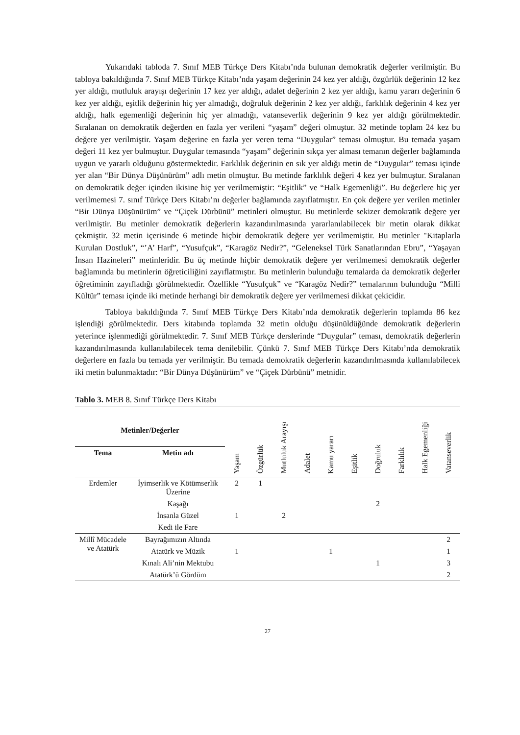Yukarıdaki tabloda 7. Sınıf MEB Türkçe Ders Kitabı’nda bulunan demokratik değerler verilmiştir. Bu tabloya bakıldığında 7. Sınıf MEB Türkçe Kitabı’nda yaşam değerinin 24 kez yer aldığı, özgürlük değerinin 12 kez yer aldığı, mutluluk arayışı değerinin 17 kez yer aldığı, adalet değerinin 2 kez yer aldığı, kamu yararı değerinin 6 kez yer aldığı, eşitlik değerinin hiç yer almadığı, doğruluk değerinin 2 kez yer aldığı, farklılık değerinin 4 kez yer aldığı, halk egemenliği değerinin hiç yer almadığı, vatanseverlik değerinin 9 kez yer aldığı görülmektedir. Sıralanan on demokratik değerden en fazla yer verileni “yaşam” değeri olmuştur. 32 metinde toplam 24 kez bu değere yer verilmiştir. Yaşam değerine en fazla yer veren tema “Duygular” teması olmuştur. Bu temada yaşam değeri 11 kez yer bulmuştur. Duygular temasında “yaşam” değerinin sıkça yer alması temanın değerler bağlamında uygun ve yararlı olduğunu göstermektedir. Farklılık değerinin en sık yer aldığı metin de “Duygular” teması içinde yer alan “Bir Dünya Düşünürüm” adlı metin olmuştur. Bu metinde farklılık değeri 4 kez yer bulmuştur. Sıralanan on demokratik değer içinden ikisine hiç yer verilmemiştir: “Eşitlik” ve “Halk Egemenliği”. Bu değerlere hiç yer verilmemesi 7. sınıf Türkçe Ders Kitabı’nı değerler bağlamında zayıflatmıştır. En çok değere yer verilen metinler “Bir Dünya Düşünürüm” ve “Çiçek Dürbünü” metinleri olmuştur. Bu metinlerde sekizer demokratik değere yer verilmiştir. Bu metinler demokratik değerlerin kazandırılmasında yararlanılabilecek bir metin olarak dikkat çekmiştir. 32 metin içerisinde 6 metinde hiçbir demokratik değere yer verilmemiştir. Bu metinler "Kitaplarla Kurulan Dostluk”, “’A’ Harf”, “Yusufçuk”, “Karagöz Nedir?”, “Geleneksel Türk Sanatlarından Ebru”, “Yaşayan İnsan Hazineleri” metinleridir. Bu üç metinde hiçbir demokratik değere yer verilmemesi demokratik değerler bağlamında bu metinlerin öğreticiliğini zayıflatmıştır. Bu metinlerin bulunduğu temalarda da demokratik değerler öğretiminin zayıfladığı görülmektedir. Özellikle “Yusufçuk” ve “Karagöz Nedir?” temalarının bulunduğu “Milli Kültür” teması içinde iki metinde herhangi bir demokratik değere yer verilmemesi dikkat çekicidir.
Tabloya bakıldığında 7. Sınıf MEB Türkçe Ders Kitabı’nda demokratik değerlerin toplamda 86 kez işlendiği görülmektedir. Ders kitabında toplamda 32 metin olduğu düşünüldüğünde demokratik değerlerin yeterince işlenmediği görülmektedir. 7. Sınıf MEB Türkçe derslerinde “Duygular” teması, demokratik değerlerin kazandırılmasında kullanılabilecek tema denilebilir. Çünkü 7. Sınıf MEB Türkçe Ders Kitabı’nda demokratik değerlere en fazla bu temada yer verilmiştir. Bu temada demokratik değerlerin kazandırılmasında kullanılabilecek iki metin bulunmaktadır: “Bir Dünya Düşünürüm” ve “Çiçek Dürbünü” metnidir.
Tablo 3. MEB 8. Sınıf Türkçe Ders Kitabı
| Metinler/Değerler | | Yaşam | Özgürlük | Mutluluk Arayışı | Adalet | Kamu yararı | Eşitlik | Doğruluk | Farklılık | Halk Egemenliği | Vatanseverlik |
| --- | --- | --- | --- | --- | --- | --- | --- | --- | --- | --- | --- |
| Tema | Metin adı | | | | | | | | | | |
| Erdemler | İyimserlik ve Kötümserlik Üzerine | 2 | 1 | | | | | | | | |
| | Kaşağı | | | | | | | 2 | | | |
| | İnsanla Güzel | 1 | | 2 | | | | | | | |
| | Kedi ile Fare | | | | | | | | | | |
| Millî Mücadele ve Atatürk | Bayrağımızın Altında | | | | | | | | | | 2 |
| | Atatürk ve Müzik | 1 | | | | 1 | | | | | 1 |
| | Kınalı Ali’nin Mektubu | | | | | | | 1 | | | 3 |
| | Atatürk’ü Gördüm | | | | | | | | | | 2 |
27